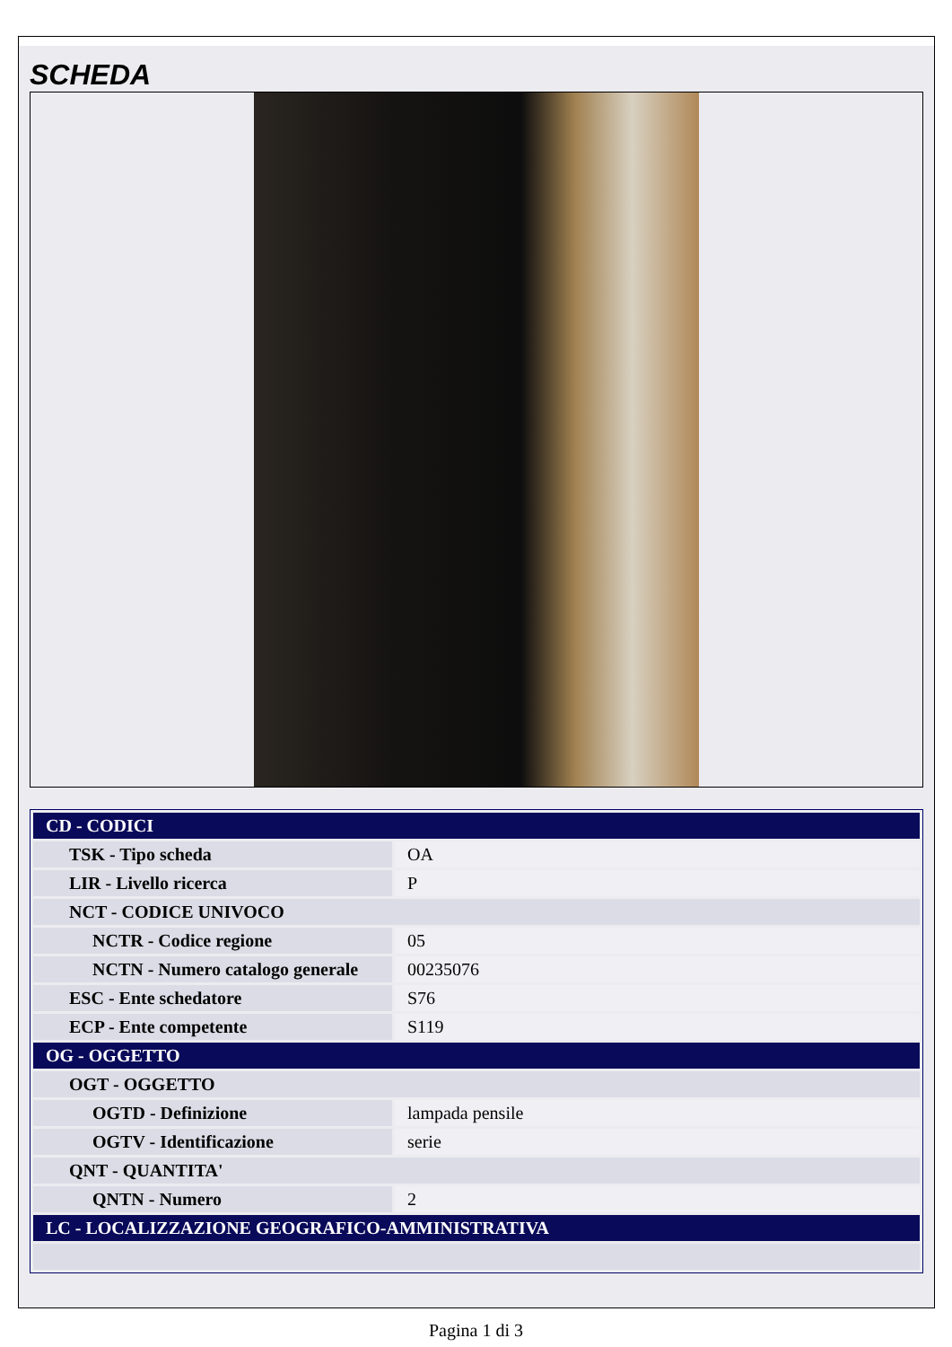SCHEDA
| CD - CODICI | |
| TSK - Tipo scheda | OA |
| LIR - Livello ricerca | P |
| NCT - CODICE UNIVOCO | |
| NCTR - Codice regione | 05 |
| NCTN - Numero catalogo generale | 00235076 |
| ESC - Ente schedatore | S76 |
| ECP - Ente competente | S119 |
| OG - OGGETTO | |
| OGT - OGGETTO | |
| OGTD - Definizione | lampada pensile |
| OGTV - Identificazione | serie |
| QNT - QUANTITA' | |
| QNTN - Numero | 2 |
| LC - LOCALIZZAZIONE GEOGRAFICO-AMMINISTRATIVA | |
Pagina 1 di 3